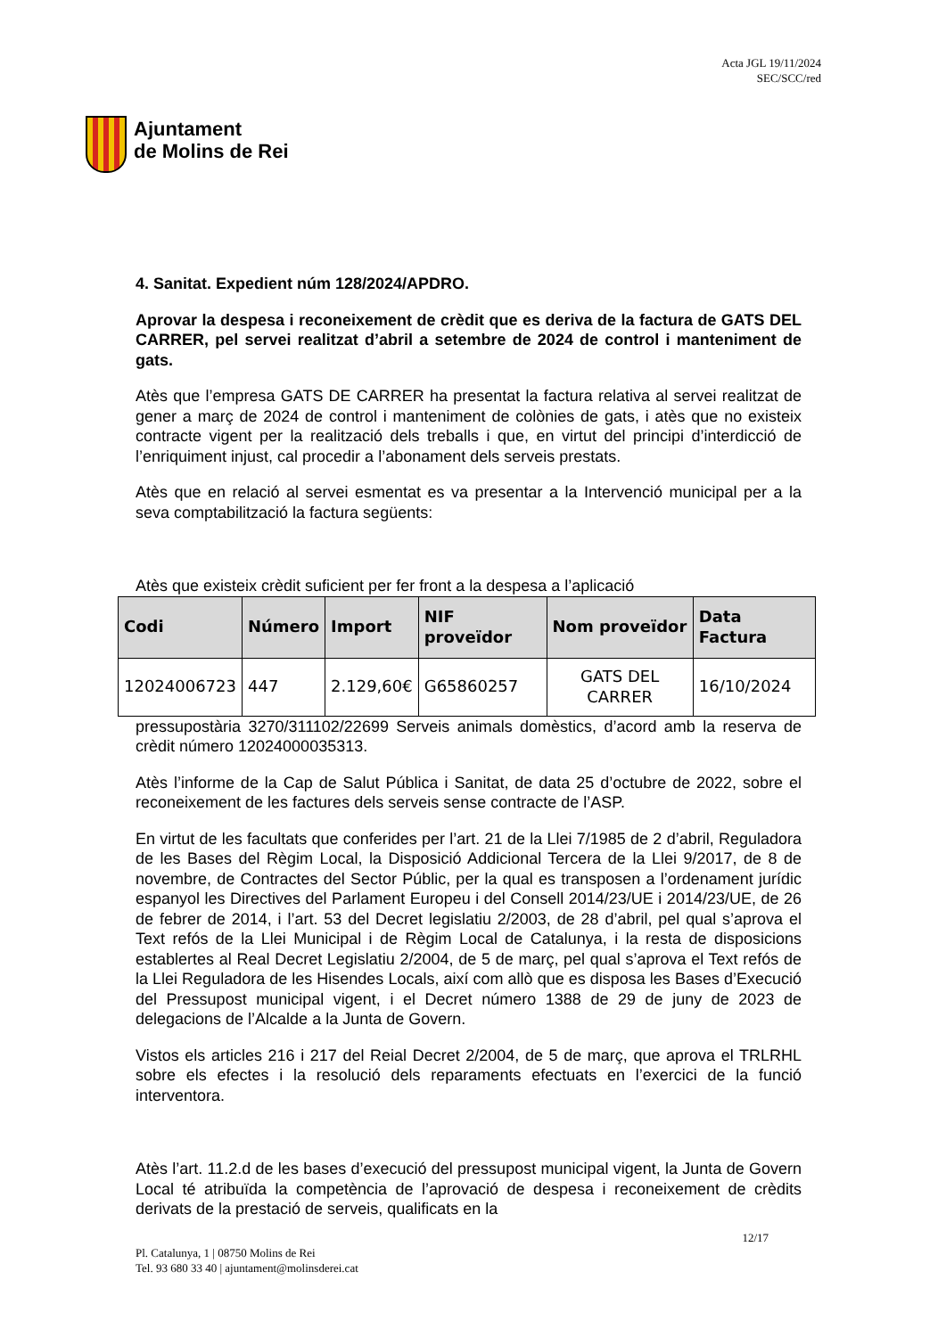Ajuntament
de Molins de Rei
Acta JGL 19/11/2024
SEC/SCC/red
4. Sanitat. Expedient núm 128/2024/APDRO.
Aprovar la despesa i reconeixement de crèdit que es deriva de la factura de GATS DEL CARRER, pel servei realitzat d’abril a setembre de 2024 de control i manteniment de gats.
Atès que l’empresa GATS DE CARRER ha presentat la factura relativa al servei realitzat de gener a març de 2024 de control i manteniment de colònies de gats, i atès que no existeix contracte vigent per la realització dels treballs i que, en virtut del principi d’interdicció de l’enriquiment injust, cal procedir a l’abonament dels serveis prestats.
Atès que en relació al servei esmentat es va presentar a la Intervenció municipal per a la seva comptabilització la factura següents:
Atès que existeix crèdit suficient per fer front a la despesa a l’aplicació
| Codi | Número | Import | NIF proveïdor | Nom proveïdor | Data Factura |
| --- | --- | --- | --- | --- | --- |
| 12024006723 | 447 | 2.129,60€ | G65860257 | GATS DEL CARRER | 16/10/2024 |
pressupostària 3270/311102/22699 Serveis animals domèstics, d’acord amb la reserva de crèdit número 12024000035313.
Atès l’informe de la Cap de Salut Pública i Sanitat, de data 25 d’octubre de 2022, sobre el reconeixement de les factures dels serveis sense contracte de l’ASP.
En virtut de les facultats que conferides per l’art. 21 de la Llei 7/1985 de 2 d’abril, Reguladora de les Bases del Règim Local, la Disposició Addicional Tercera de la Llei 9/2017, de 8 de novembre, de Contractes del Sector Públic, per la qual es transposen a l’ordenament jurídic espanyol les Directives del Parlament Europeu i del Consell 2014/23/UE i 2014/23/UE, de 26 de febrer de 2014, i l’art. 53 del Decret legislatiu 2/2003, de 28 d’abril, pel qual s’aprova el Text refós de la Llei Municipal i de Règim Local de Catalunya, i la resta de disposicions establertes al Real Decret Legislatiu 2/2004, de 5 de març, pel qual s’aprova el Text refós de la Llei Reguladora de les Hisendes Locals, així com allò que es disposa les Bases d’Execució del Pressupost municipal vigent, i el Decret número 1388 de 29 de juny de 2023 de delegacions de l’Alcalde a la Junta de Govern.
Vistos els articles 216 i 217 del Reial Decret 2/2004, de 5 de març, que aprova el TRLRHL sobre els efectes i la resolució dels reparaments efectuats en l’exercici de la funció interventora.
Atès l’art. 11.2.d de les bases d’execució del pressupost municipal vigent, la Junta de Govern Local té atribuïda la competència de l’aprovació de despesa i reconeixement de crèdits derivats de la prestació de serveis, qualificats en la
12/17
Pl. Catalunya, 1 | 08750 Molins de Rei
Tel. 93 680 33 40 | ajuntament@molinsderei.cat